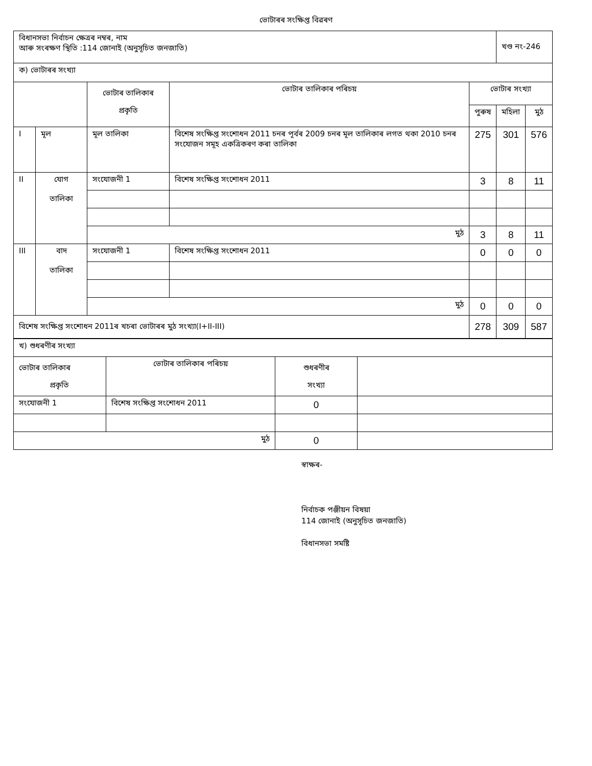ভোটাৰৰ সংক্ষিপ্ত বিৱৰণ
| বিধানসভা নিৰ্বাচন ক্ষেত্ৰৰ নম্বৰ, নাম আৰু সংৰক্ষণ স্থিতি :114 জোনাই (অনুসূচিত জনজাতি) | | | | | খণ্ড নং-246 | |
| ক) ভোটাৰৰ সংখ্যা | | | | | | |
| | | ভোটাৰ তালিকাৰ প্ৰকৃতি | ভোটাৰ তালিকাৰ পৰিচয় | ভোটাৰ সংখ্যা | | |
| | | | | পুৰুষ | মহিলা | মুঠ |
| I | মূল | মূল তালিকা | বিশেষ সংক্ষিপ্ত সংশোধন 2011 চনৰ পূৰ্বৰ 2009 চনৰ মূল তালিকাৰ লগত থকা 2010 চনৰ সংযোজন সমূহ একত্ৰিকৰণ কৰা তালিকা | 275 | 301 | 576 |
| II | যোগ তালিকা | সংযোজনী 1 | বিশেষ সংক্ষিপ্ত সংশোধন 2011 | 3 | 8 | 11 |
| | | মুঠ | | 3 | 8 | 11 |
| III | বাদ তালিকা | সংযোজনী 1 | বিশেষ সংক্ষিপ্ত সংশোধন 2011 | 0 | 0 | 0 |
| | | মুঠ | | 0 | 0 | 0 |
| বিশেষ সংক্ষিপ্ত সংশোধন 2011ৰ খচৰা ভোটাৰৰ মুঠ সংখ্যা(I+II-III) | | | | 278 | 309 | 587 |
| খ) শুধৰণীৰ সংখ্যা | | | |
| ভোটাৰ তালিকাৰ প্ৰকৃতি | ভোটাৰ তালিকাৰ পৰিচয় | শুধৰণীৰ সংখ্যা | |
| সংযোজনী 1 | বিশেষ সংক্ষিপ্ত সংশোধন 2011 | 0 | |
| মুঠ | | 0 | |
স্বাক্ষৰ-
নিৰ্বাচক পঞ্জীয়ন বিষয়া
114 জোনাই (অনুসূচিত জনজাতি)
বিধানসভা সমষ্টি